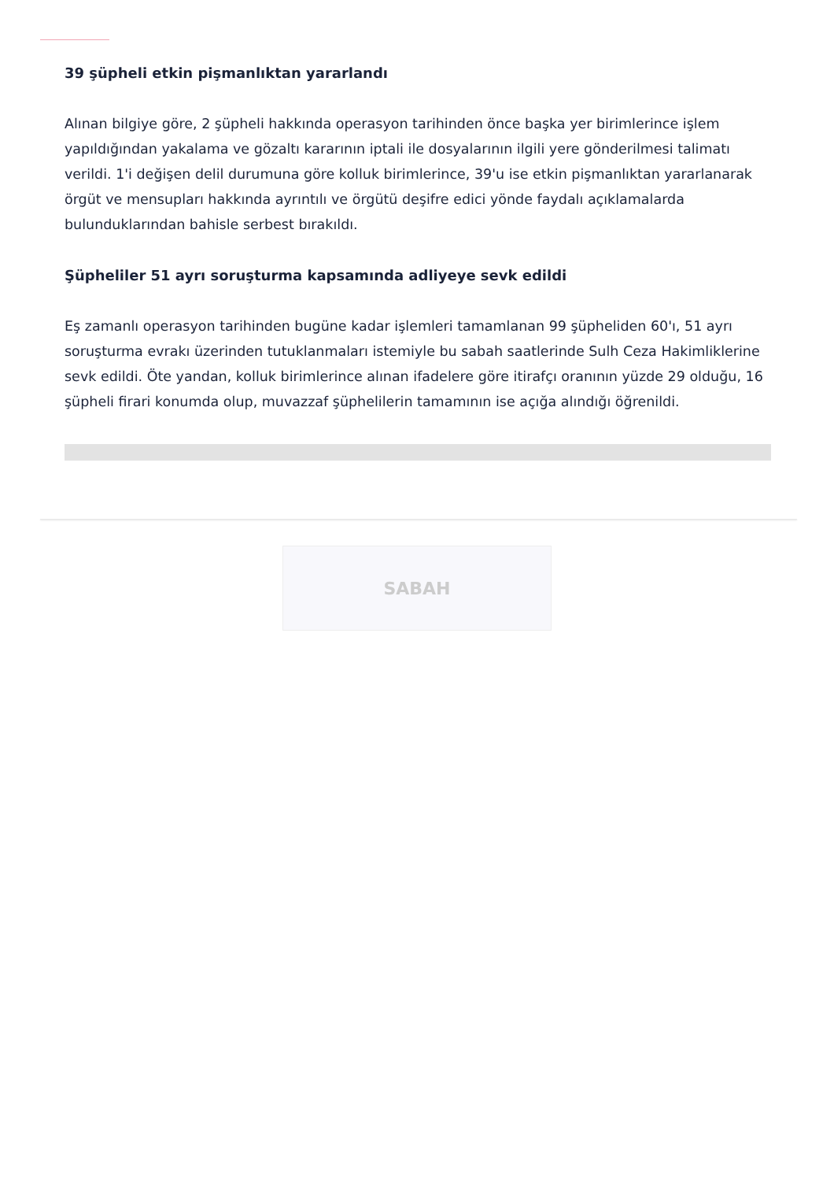39 şüpheli etkin pişmanlıktan yararlandı
Alınan bilgiye göre, 2 şüpheli hakkında operasyon tarihinden önce başka yer birimlerince işlem yapıldığından yakalama ve gözaltı kararının iptali ile dosyalarının ilgili yere gönderilmesi talimatı verildi. 1'i değişen delil durumuna göre kolluk birimlerince, 39'u ise etkin pişmanlıktan yararlanarak örgüt ve mensupları hakkında ayrıntılı ve örgütü deşifre edici yönde faydalı açıklamalarda bulunduklarından bahisle serbest bırakıldı.
Şüpheliler 51 ayrı soruşturma kapsamında adliyeye sevk edildi
Eş zamanlı operasyon tarihinden bugüne kadar işlemleri tamamlanan 99 şüpheliden 60'ı, 51 ayrı soruşturma evrakı üzerinden tutuklanmaları istemiyle bu sabah saatlerinde Sulh Ceza Hakimliklerine sevk edildi. Öte yandan, kolluk birimlerince alınan ifadelere göre itirafçı oranının yüzde 29 olduğu, 16 şüpheli firari konumda olup, muvazzaf şüphelilerin tamamının ise açığa alındığı öğrenildi.
SABAH